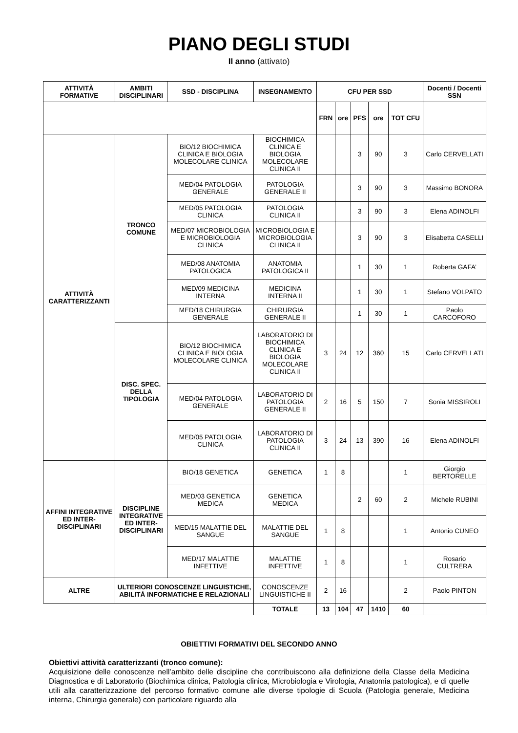PIANO DEGLI STUDI
II anno (attivato)
| ATTIVITÀ FORMATIVE | AMBITI DISCIPLINARI | SSD - DISCIPLINA | INSEGNAMENTO | CFU PER SSD | | | | | Docenti / Docenti SSN |
| --- | --- | --- | --- | --- | --- | --- | --- | --- | --- |
| | | | | FRN | ore | PFS | ore | TOT CFU | |
| ATTIVITÀ CARATTERIZZANTI | TRONCO COMUNE | BIO/12 BIOCHIMICA CLINICA E BIOLOGIA MOLECOLARE CLINICA | BIOCHIMICA CLINICA E BIOLOGIA MOLECOLARE CLINICA II | | | 3 | 90 | 3 | Carlo CERVELLATI |
| | | MED/04 PATOLOGIA GENERALE | PATOLOGIA GENERALE II | | | 3 | 90 | 3 | Massimo BONORA |
| | | MED/05 PATOLOGIA CLINICA | PATOLOGIA CLINICA II | | | 3 | 90 | 3 | Elena ADINOLFI |
| | | MED/07 MICROBIOLOGIA E MICROBIOLOGIA CLINICA | MICROBIOLOGIA E MICROBIOLOGIA CLINICA II | | | 3 | 90 | 3 | Elisabetta CASELLI |
| | | MED/08 ANATOMIA PATOLOGICA | ANATOMIA PATOLOGICA II | | | 1 | 30 | 1 | Roberta GAFA’ |
| | | MED/09 MEDICINA INTERNA | MEDICINA INTERNA II | | | 1 | 30 | 1 | Stefano VOLPATO |
| | | MED/18 CHIRURGIA GENERALE | CHIRURGIA GENERALE II | | | 1 | 30 | 1 | Paolo CARCOFORO |
| | DISC. SPEC. DELLA TIPOLOGIA | BIO/12 BIOCHIMICA CLINICA E BIOLOGIA MOLECOLARE CLINICA | LABORATORIO DI BIOCHIMICA CLINICA E BIOLOGIA MOLECOLARE CLINICA II | 3 | 24 | 12 | 360 | 15 | Carlo CERVELLATI |
| | | MED/04 PATOLOGIA GENERALE | LABORATORIO DI PATOLOGIA GENERALE II | 2 | 16 | 5 | 150 | 7 | Sonia MISSIROLI |
| | | MED/05 PATOLOGIA CLINICA | LABORATORIO DI PATOLOGIA CLINICA II | 3 | 24 | 13 | 390 | 16 | Elena ADINOLFI |
| AFFINI INTEGRATIVE ED INTER-DISCIPLINARI | DISCIPLINE INTEGRATIVE ED INTER-DISCIPLINARI | BIO/18 GENETICA | GENETICA | 1 | 8 | | | 1 | Giorgio BERTORELLE |
| | | MED/03 GENETICA MEDICA | GENETICA MEDICA | | | 2 | 60 | 2 | Michele RUBINI |
| | | MED/15 MALATTIE DEL SANGUE | MALATTIE DEL SANGUE | 1 | 8 | | | 1 | Antonio CUNEO |
| | | MED/17 MALATTIE INFETTIVE | MALATTIE INFETTIVE | 1 | 8 | | | 1 | Rosario CULTRERA |
| ALTRE | ULTERIORI CONOSCENZE LINGUISTICHE, ABILITÀ INFORMATICHE E RELAZIONALI | | CONOSCENZE LINGUISTICHE II | 2 | 16 | | | 2 | Paolo PINTON |
| | | | TOTALE | 13 | 104 | 47 | 1410 | 60 | |
OBIETTIVI FORMATIVI DEL SECONDO ANNO
Obiettivi attività caratterizzanti (tronco comune):
Acquisizione delle conoscenze nell’ambito delle discipline che contribuiscono alla definizione della Classe della Medicina Diagnostica e di Laboratorio (Biochimica clinica, Patologia clinica, Microbiologia e Virologia, Anatomia patologica), e di quelle utili alla caratterizzazione del percorso formativo comune alle diverse tipologie di Scuola (Patologia generale, Medicina interna, Chirurgia generale) con particolare riguardo alla